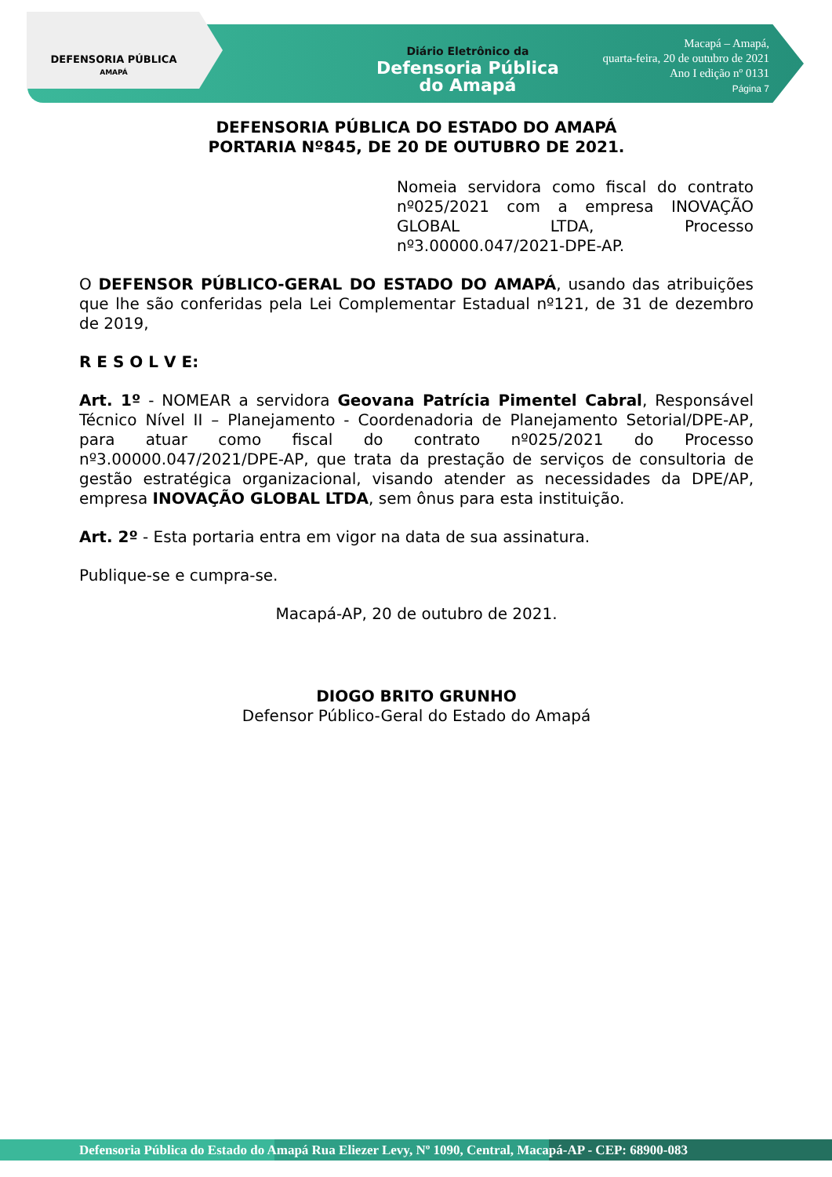DEFENSORIA PÚBLICA
AMAPÁ
Diário Eletrônico da
Defensoria Pública
do Amapá
Macapá – Amapá,
quarta-feira, 20 de outubro de 2021
Ano I edição nº 0131
Página 7
DEFENSORIA PÚBLICA DO ESTADO DO AMAPÁ
PORTARIA Nº845, DE 20 DE OUTUBRO DE 2021.
Nomeia servidora como fiscal do contrato nº025/2021 com a empresa INOVAÇÃO GLOBAL LTDA, Processo nº3.00000.047/2021-DPE-AP.
O DEFENSOR PÚBLICO-GERAL DO ESTADO DO AMAPÁ, usando das atribuições que lhe são conferidas pela Lei Complementar Estadual nº121, de 31 de dezembro de 2019,
R E S O L V E:
Art. 1º - NOMEAR a servidora Geovana Patrícia Pimentel Cabral, Responsável Técnico Nível II – Planejamento - Coordenadoria de Planejamento Setorial/DPE-AP, para atuar como fiscal do contrato nº025/2021 do Processo nº3.00000.047/2021/DPE-AP, que trata da prestação de serviços de consultoria de gestão estratégica organizacional, visando atender as necessidades da DPE/AP, empresa INOVAÇÃO GLOBAL LTDA, sem ônus para esta instituição.
Art. 2º - Esta portaria entra em vigor na data de sua assinatura.
Publique-se e cumpra-se.
Macapá-AP, 20 de outubro de 2021.
DIOGO BRITO GRUNHO
Defensor Público-Geral do Estado do Amapá
Defensoria Pública do Estado do Amapá Rua Eliezer Levy, Nº 1090, Central, Macapá-AP - CEP: 68900-083